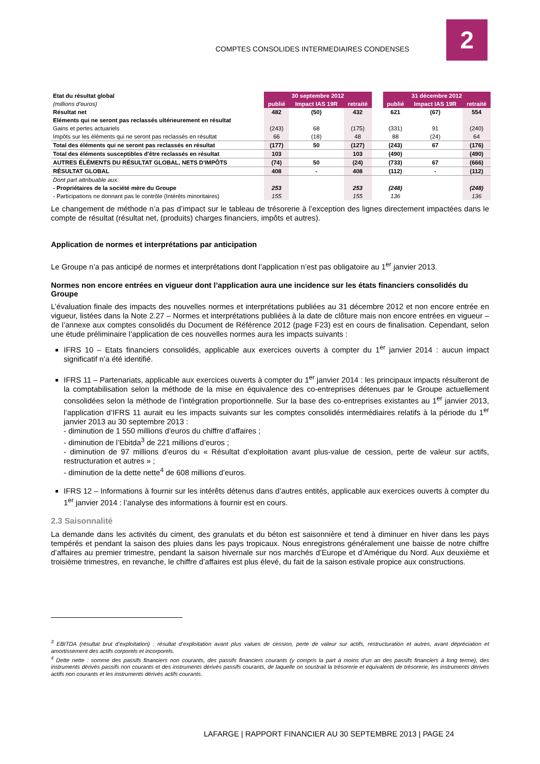COMPTES CONSOLIDES INTERMEDIAIRES CONDENSES
2
| Etat du résultat global | 30 septembre 2012 | | | | 31 décembre 2012 | | |
| (millions d'euros) | publié | Impact IAS 19R | retraité | | publié | Impact IAS 19R | retraité |
| Résultat net | 482 | (50) | 432 | | 621 | (67) | 554 |
| Eléments qui ne seront pas reclassés ultérieurement en résultat | | | | | | | |
| Gains et pertes actuariels | (243) | 68 | (175) | | (331) | 91 | (240) |
| Impôts sur les éléments qui ne seront pas reclassés en résultat | 66 | (18) | 48 | | 88 | (24) | 64 |
| Total des éléments qui ne seront pas reclassés en résultat | (177) | 50 | (127) | | (243) | 67 | (176) |
| Total des éléments susceptibles d'être reclassés en résultat | 103 | | 103 | | (490) | | (490) |
| AUTRES ÉLÉMENTS DU RÉSULTAT GLOBAL, NETS D'IMPÔTS | (74) | 50 | (24) | | (733) | 67 | (666) |
| RÉSULTAT GLOBAL | 408 | - | 408 | | (112) | - | (112) |
| Dont part attribuable aux: | | | | | | | |
| - Propriétaires de la société mère du Groupe | 253 | | 253 | | (248) | | (248) |
| - Participations ne donnant pas le contrôle (Intérêts minoritaires) | 155 | | 155 | | 136 | | 136 |
Le changement de méthode n’a pas d’impact sur le tableau de trésorerie à l’exception des lignes directement impactées dans le compte de résultat (résultat net, (produits) charges financiers, impôts et autres).
Application de normes et interprétations par anticipation
Le Groupe n’a pas anticipé de normes et interprétations dont l’application n’est pas obligatoire au 1<sup>er</sup> janvier 2013.
Normes non encore entrées en vigueur dont l’application aura une incidence sur les états financiers consolidés du Groupe
L’évaluation finale des impacts des nouvelles normes et interprétations publiées au 31 décembre 2012 et non encore entrée en vigueur, listées dans la Note 2.27 – Normes et interprétations publiées à la date de clôture mais non encore entrées en vigueur – de l’annexe aux comptes consolidés du Document de Référence 2012 (page F23) est en cours de finalisation. Cependant, selon une étude préliminaire l’application de ces nouvelles normes aura les impacts suivants :
IFRS 10 – Etats financiers consolidés, applicable aux exercices ouverts à compter du 1<sup>er</sup> janvier 2014 : aucun impact significatif n’a été identifié.
IFRS 11 – Partenariats, applicable aux exercices ouverts à compter du 1<sup>er</sup> janvier 2014 : les principaux impacts résulteront de la comptabilisation selon la méthode de la mise en équivalence des co-entreprises détenues par le Groupe actuellement consolidées selon la méthode de l’intégration proportionnelle. Sur la base des co-entreprises existantes au 1<sup>er</sup> janvier 2013, l’application d’IFRS 11 aurait eu les impacts suivants sur les comptes consolidés intermédiaires relatifs à la période du 1<sup>er</sup> janvier 2013 au 30 septembre 2013 :
- diminution de 1 550 millions d’euros du chiffre d’affaires ;
- diminution de l’Ebitda<sup>3</sup> de 221 millions d’euros ;
- diminution de 97 millions d’euros du « Résultat d’exploitation avant plus-value de cession, perte de valeur sur actifs, restructuration et autres » ;
- diminution de la dette nette<sup>4</sup> de 608 millions d’euros.
IFRS 12 – Informations à fournir sur les intérêts détenus dans d’autres entités, applicable aux exercices ouverts à compter du 1<sup>er</sup> janvier 2014 : l’analyse des informations à fournir est en cours.
2.3 Saisonnalité
La demande dans les activités du ciment, des granulats et du béton est saisonnière et tend à diminuer en hiver dans les pays tempérés et pendant la saison des pluies dans les pays tropicaux. Nous enregistrons généralement une baisse de notre chiffre d’affaires au premier trimestre, pendant la saison hivernale sur nos marchés d’Europe et d’Amérique du Nord. Aux deuxième et troisième trimestres, en revanche, le chiffre d’affaires est plus élevé, du fait de la saison estivale propice aux constructions.
<sup>3</sup> EBITDA (résultat brut d’exploitation) : résultat d’exploitation avant plus values de cession, perte de valeur sur actifs, restructuration et autres, avant dépréciation et amortissement des actifs corporels et incorporels.
<sup>4</sup> Dette nette : somme des passifs financiers non courants, des passifs financiers courants (y compris la part à moins d'un an des passifs financiers à long terme), des instruments dérivés passifs non courants et des instruments dérivés passifs courants, de laquelle on soustrait la trésorerie et équivalents de trésorerie, les instruments dérivés actifs non courants et les instruments dérivés actifs courants.
LAFARGE | RAPPORT FINANCIER AU 30 SEPTEMBRE 2013 | PAGE 24